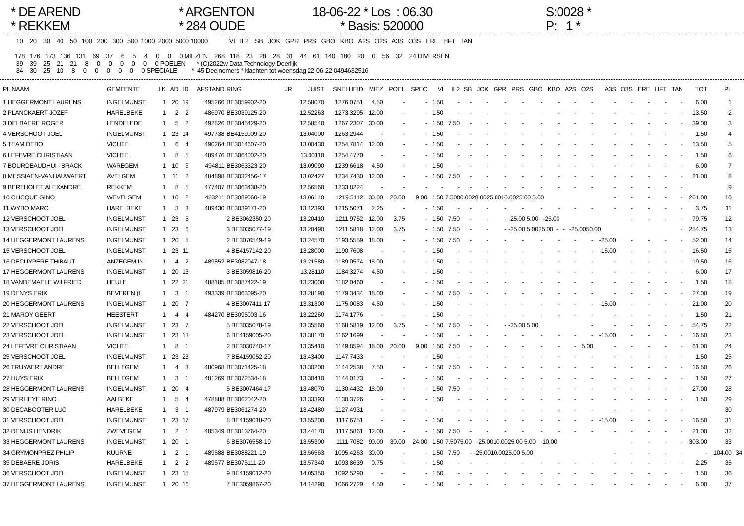* DE AREND * REKKEM
* ARGENTON * 284 OUDE
18-06-22 * Los : 06.30 * Basis: 520000
S:0028 * P: 1 *
  10    20    30    40    50   100   200   300   500  1000  2000  5000 10000             VI   IL2    SB   JOK   GPR   PRS   GBO   KBO   A2S   O2S   A3S   O3S   ERE   HFT   TAN

 178   176   173   136   131    69    37     6     5     4     0     0     0 MIEZEN    268   118    23    28    28    31    44    61   140   180    20     0    56    32    24 DIVERSEN
  39    39    25    21    21     8     0     0     0     0     0     0 POELEN       * (C)2022w Data Technology Deerlijk
  34    30    25    10     8     0     0     0     0     0     0 SPECIALE         *  45 Deelnemers * klachten tot woensdag 22-06-22 0494632516
| PL NAAM | GEMEENTE | LK | AD | ID | AFSTAND | RING | JR | JUIST | SNELHEID | MIEZ | POEL | SPEC | VI | IL2 | SB | JOK | GPR | PRS | GBO | KBO | A2S | O2S | A3S | O3S | ERE | HFT | TAN | TOT | PL | |
| --- | --- | --- | --- | --- | --- | --- | --- | --- | --- | --- | --- | --- | --- | --- | --- | --- | --- | --- | --- | --- | --- | --- | --- | --- | --- | --- | --- | --- | --- | --- |
| 1 HEGGERMONT LAURENS | INGELMUNST | 1 | 20 | 19 | 495266 | BE3059902-20 | | 12.58070 | 1276.0751 | 4.50 | - | - | 1.50 | - | - | - | - | - | - | - | - | - | - | - | - | - | - | 6.00 | 1 | |
| 2 PLANCKAERT JOZEF | HARELBEKE | 1 | 2 | 2 | 486970 | BE3039125-20 | | 12.52263 | 1273.3295 | 12.00 | - | - | 1.50 | - | - | - | - | - | - | - | - | - | - | - | - | - | - | 13.50 | 2 | |
| 3 DELBAERE ROGER | LENDELEDE | 1 | 5 | 2 | 492826 | BE3045429-20 | | 12.58540 | 1267.2307 | 30.00 | - | - | 1.50 | 7.50 | - | - | - | - | - | - | - | - | - | - | - | - | - | 39.00 | 3 | |
| 4 VERSCHOOT JOEL | INGELMUNST | 1 | 23 | 14 | 497738 | BE4159009-20 | | 13.04000 | 1263.2944 | - | - | - | 1.50 | - | - | - | - | - | - | - | - | - | - | - | - | - | - | 1.50 | 4 | |
| 5 TEAM DEBO | VICHTE | 1 | 6 | 4 | 490264 | BE3014607-20 | | 13.00430 | 1254.7814 | 12.00 | - | - | 1.50 | - | - | - | - | - | - | - | - | - | - | - | - | - | - | 13.50 | 5 | |
| 6 LEFEVRE CHRISTIAAN | VICHTE | 1 | 8 | 5 | 489476 | BE3064002-20 | | 13.00110 | 1254.4770 | - | - | - | 1.50 | - | - | - | - | - | - | - | - | - | - | - | - | - | - | 1.50 | 6 | |
| 7 BOURDEAUDHUI - BRACK | WAREGEM | 1 | 10 | 6 | 494811 | BE3063323-20 | | 13.09090 | 1239.6618 | 4.50 | - | - | 1.50 | - | - | - | - | - | - | - | - | - | - | - | - | - | - | 6.00 | 7 | |
| 8 MESSIAEN-VANHAUWAERT | AVELGEM | 1 | 11 | 2 | 484898 | BE3032456-17 | | 13.02427 | 1234.7430 | 12.00 | - | - | 1.50 | 7.50 | - | - | - | - | - | - | - | - | - | - | - | - | - | 21.00 | 8 | |
| 9 BERTHOLET ALEXANDRE | REKKEM | 1 | 8 | 5 | 477407 | BE3063438-20 | | 12.56560 | 1233.8224 | - | - | - | - | - | - | - | - | - | - | - | - | - | - | - | - | - | - | | 9 | |
| 10 CLICQUE GINO | WEVELGEM | 1 | 10 | 2 | 483211 | BE3089060-19 | | 13.06140 | 1219.5112 | 30.00 | 20.00 | 9.00 | 1.50 | 7.5000.0028.0025.0010.0025.00 5.00 | | | | | | | | | - | - | - | - | - | 261.00 | 10 | |
| 11 WYBO MARC | HARELBEKE | 1 | 3 | 3 | 489430 | BE3039171-20 | | 13.12393 | 1215.5071 | 2.25 | - | - | 1.50 | - | - | - | - | - | - | - | - | - | - | - | - | - | - | 3.75 | 11 | |
| 12 VERSCHOOT JOEL | INGELMUNST | 1 | 23 | 5 | | 2 BE3062350-20 | | 13.20410 | 1211.9752 | 12.00 | 3.75 | - | 1.50 | 7.50 | - | - | - | -25.00 5.00 -25.00 | | | | | | - | - | - | - | 79.75 | 12 | |
| 13 VERSCHOOT JOEL | INGELMUNST | 1 | 23 | 6 | | 3 BE3035077-19 | | 13.20490 | 1211.5818 | 12.00 | 3.75 | - | 1.50 | 7.50 | - | - | - | -25.00 5.0025.00 - - -25.0050.00 | | | | | | | | | - | 254.75 | 13 | |
| 14 HEGGERMONT LAURENS | INGELMUNST | 1 | 20 | 5 | | 2 BE3076549-19 | | 13.24570 | 1193.5559 | 18.00 | - | - | 1.50 | 7.50 | - | - | - | - | - | - | - | - | -25.00 | - | - | - | - | 52.00 | 14 | |
| 15 VERSCHOOT JOEL | INGELMUNST | 1 | 23 | 11 | | 4 BE4157142-20 | | 13.28000 | 1190.7608 | - | - | - | 1.50 | - | - | - | - | - | - | - | - | - | -15.00 | - | - | - | - | 16.50 | 15 | |
| 16 DECUYPERE THIBAUT | ANZEGEM IN | 1 | 4 | 2 | 489852 | BE3082047-18 | | 13.21580 | 1189.0574 | 18.00 | - | - | 1.50 | - | - | - | - | - | - | - | - | - | - | - | - | - | - | 19.50 | 16 | |
| 17 HEGGERMONT LAURENS | INGELMUNST | 1 | 20 | 13 | | 3 BE3059816-20 | | 13.28110 | 1184.3274 | 4.50 | - | - | 1.50 | - | - | - | - | - | - | - | - | - | - | - | - | - | - | 6.00 | 17 | |
| 18 VANDEMAELE WILFRIED | HEULE | 1 | 22 | 21 | 488185 | BE3087422-19 | | 13.23000 | 1182.0460 | - | - | - | 1.50 | - | - | - | - | - | - | - | - | - | - | - | - | - | - | 1.50 | 18 | |
| 19 DENYS ERIK | BEVEREN (L | 1 | 3 | 1 | 493339 | BE3063095-20 | | 13.28190 | 1179.3434 | 18.00 | - | - | 1.50 | 7.50 | - | - | - | - | - | - | - | - | - | - | - | - | - | 27.00 | 19 | |
| 20 HEGGERMONT LAURENS | INGELMUNST | 1 | 20 | 7 | | 4 BE3007411-17 | | 13.31300 | 1175.0083 | 4.50 | - | - | 1.50 | - | - | - | - | - | - | - | - | - | -15.00 | - | - | - | - | 21.00 | 20 | |
| 21 MAROY GEERT | HEESTERT | 1 | 4 | 4 | 484270 | BE3095003-16 | | 13.22260 | 1174.1776 | - | - | - | 1.50 | - | - | - | - | - | - | - | - | - | - | - | - | - | - | 1.50 | 21 | |
| 22 VERSCHOOT JOEL | INGELMUNST | 1 | 23 | 7 | | 5 BE3035078-19 | | 13.35560 | 1168.5819 | 12.00 | 3.75 | - | 1.50 | 7.50 | - | - | - | -25.00 5.00 | | | | - | - | - | - | - | - | 54.75 | 22 | |
| 23 VERSCHOOT JOEL | INGELMUNST | 1 | 23 | 18 | | 6 BE4159005-20 | | 13.38170 | 1162.1699 | - | - | - | 1.50 | - | - | - | - | - | - | - | - | - | -15.00 | - | - | - | - | 16.50 | 23 | |
| 24 LEFEVRE CHRISTIAAN | VICHTE | 1 | 8 | 1 | | 2 BE3030740-17 | | 13.35410 | 1149.8594 | 18.00 | 20.00 | 9.00 | 1.50 | 7.50 | - | - | - | - | - | - | - | 5.00 | - | - | - | - | - | 61.00 | 24 | |
| 25 VERSCHOOT JOEL | INGELMUNST | 1 | 23 | 23 | | 7 BE4159052-20 | | 13.43400 | 1147.7433 | - | - | - | 1.50 | - | - | - | - | - | - | - | - | - | - | - | - | - | - | 1.50 | 25 | |
| 26 TRUYAERT ANDRE | BELLEGEM | 1 | 4 | 3 | 480968 | BE3071425-18 | | 13.30200 | 1144.2538 | 7.50 | - | - | 1.50 | 7.50 | - | - | - | - | - | - | - | - | - | - | - | - | - | 16.50 | 26 | |
| 27 HUYS ERIK | BELLEGEM | 1 | 3 | 1 | 481269 | BE3072534-18 | | 13.30410 | 1144.0173 | - | - | - | 1.50 | - | - | - | - | - | - | - | - | - | - | - | - | - | - | 1.50 | 27 | |
| 28 HEGGERMONT LAURENS | INGELMUNST | 1 | 20 | 4 | | 5 BE3007464-17 | | 13.48070 | 1130.4432 | 18.00 | - | - | 1.50 | 7.50 | - | - | - | - | - | - | - | - | - | - | - | - | - | 27.00 | 28 | |
| 29 VERHEYE RINO | AALBEKE | 1 | 5 | 4 | 478888 | BE3062042-20 | | 13.33393 | 1130.3726 | - | - | - | 1.50 | - | - | - | - | - | - | - | - | - | - | - | - | - | - | 1.50 | 29 | |
| 30 DECABOOTER LUC | HARELBEKE | 1 | 3 | 1 | 487979 | BE3061274-20 | | 13.42480 | 1127.4931 | - | - | - | - | - | - | - | - | - | - | - | - | - | - | - | - | - | - | | 30 | |
| 31 VERSCHOOT JOEL | INGELMUNST | 1 | 23 | 17 | | 8 BE4159018-20 | | 13.55200 | 1117.6751 | - | - | - | 1.50 | - | - | - | - | - | - | - | - | - | -15.00 | - | - | - | - | 16.50 | 31 | |
| 32 DENIJS HENDRIK | ZWEVEGEM | 1 | 2 | 1 | 485349 | BE3013764-20 | | 13.44170 | 1117.5861 | 12.00 | - | - | 1.50 | 7.50 | - | - | - | - | - | - | - | - | - | - | - | - | - | 21.00 | 32 | |
| 33 HEGGERMONT LAURENS | INGELMUNST | 1 | 20 | 1 | | 6 BE3076558-19 | | 13.55300 | 1111.7082 | 90.00 | 30.00 | 24.00 | 1.50 | 7.5075.00 -25.0010.0025.00 5.00 -10.00 | | | | | | | | | | - | - | - | - | 303.00 | 33 | |
| 34 GRYMONPREZ PHILIP | KUURNE | 1 | 2 | 1 | 489588 | BE3088221-19 | | 13.56563 | 1095.4263 | 30.00 | - | - | 1.50 | 7.50 | - | -25.0010.0025.00 5.00 | | | | | | | - | - | - | - | - | - | 104.00 | 34 |
| 35 DEBAERE JORIS | HARELBEKE | 1 | 2 | 2 | 489577 | BE3075111-20 | | 13.57340 | 1093.8639 | 0.75 | - | - | 1.50 | - | - | - | - | - | - | - | - | - | - | - | - | - | - | 2.25 | 35 | |
| 36 VERSCHOOT JOEL | INGELMUNST | 1 | 23 | 15 | | 9 BE4159012-20 | | 14.05350 | 1092.5290 | - | - | - | 1.50 | - | - | - | - | - | - | - | - | - | - | - | - | - | - | 1.50 | 36 | |
| 37 HEGGERMONT LAURENS | INGELMUNST | 1 | 20 | 16 | | 7 BE3059867-20 | | 14.14290 | 1066.2729 | 4.50 | - | - | 1.50 | - | - | - | - | - | - | - | - | - | - | - | - | - | - | 6.00 | 37 | |